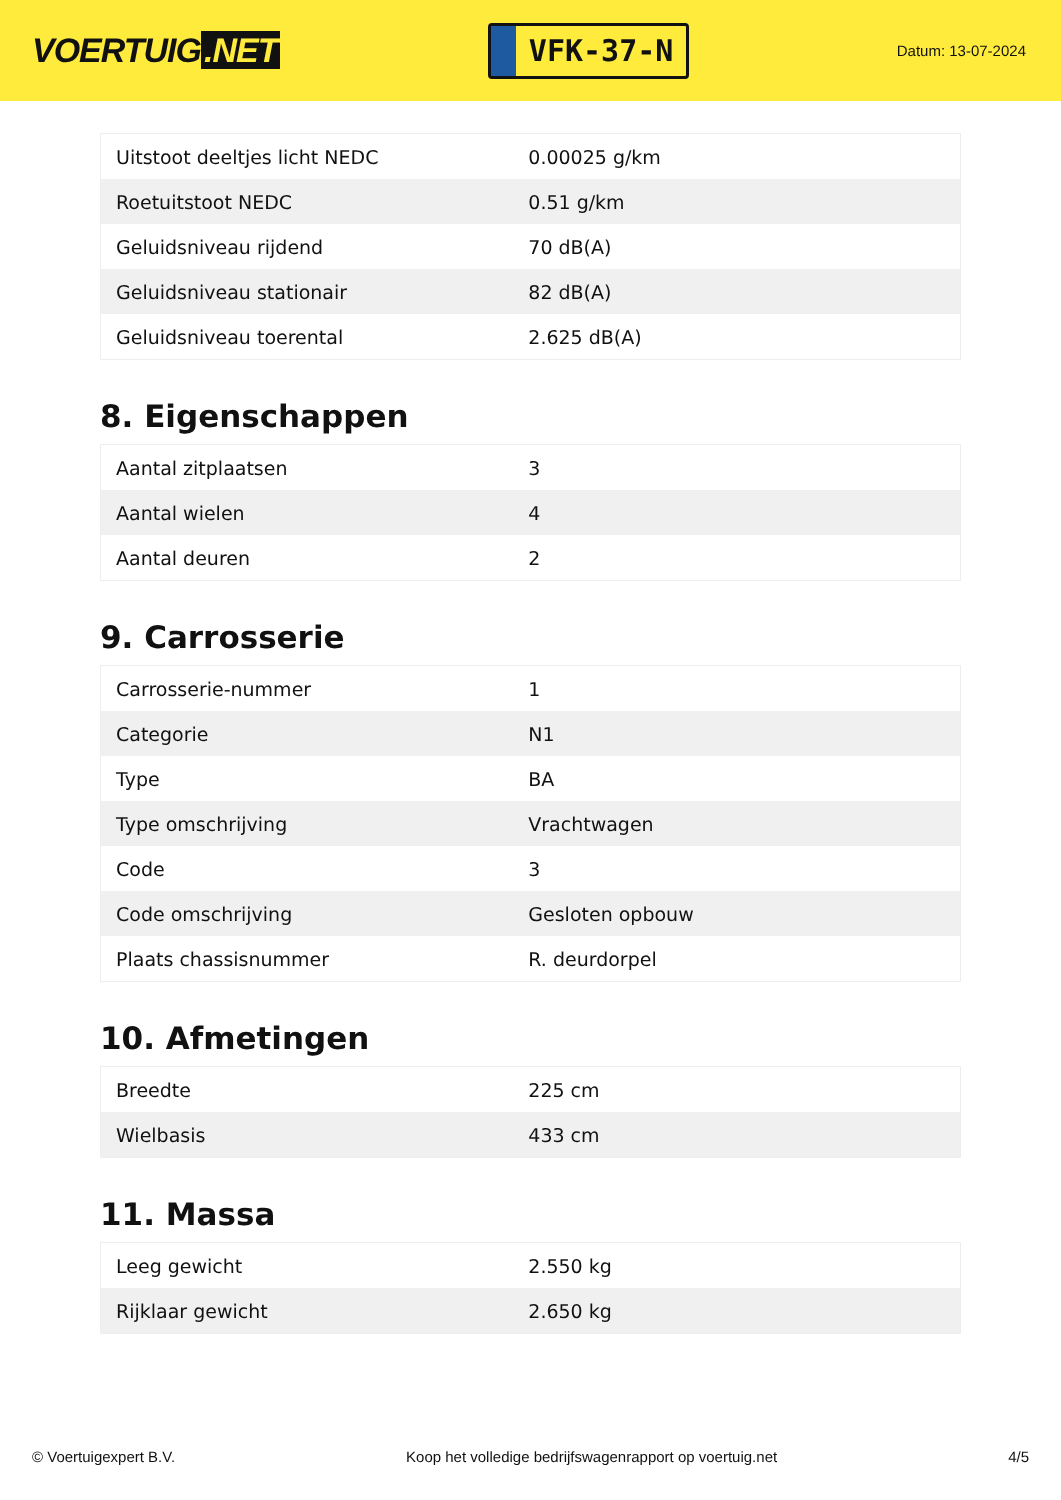VOERTUIG.NET
VFK-37-N
Datum: 13-07-2024
| Uitstoot deeltjes licht NEDC | 0.00025 g/km |
| Roetuitstoot NEDC | 0.51 g/km |
| Geluidsniveau rijdend | 70 dB(A) |
| Geluidsniveau stationair | 82 dB(A) |
| Geluidsniveau toerental | 2.625 dB(A) |
8. Eigenschappen
| Aantal zitplaatsen | 3 |
| Aantal wielen | 4 |
| Aantal deuren | 2 |
9. Carrosserie
| Carrosserie-nummer | 1 |
| Categorie | N1 |
| Type | BA |
| Type omschrijving | Vrachtwagen |
| Code | 3 |
| Code omschrijving | Gesloten opbouw |
| Plaats chassisnummer | R. deurdorpel |
10. Afmetingen
| Breedte | 225 cm |
| Wielbasis | 433 cm |
11. Massa
| Leeg gewicht | 2.550 kg |
| Rijklaar gewicht | 2.650 kg |
© Voertuigexpert B.V. Koop het volledige bedrijfswagenrapport op voertuig.net 4/5